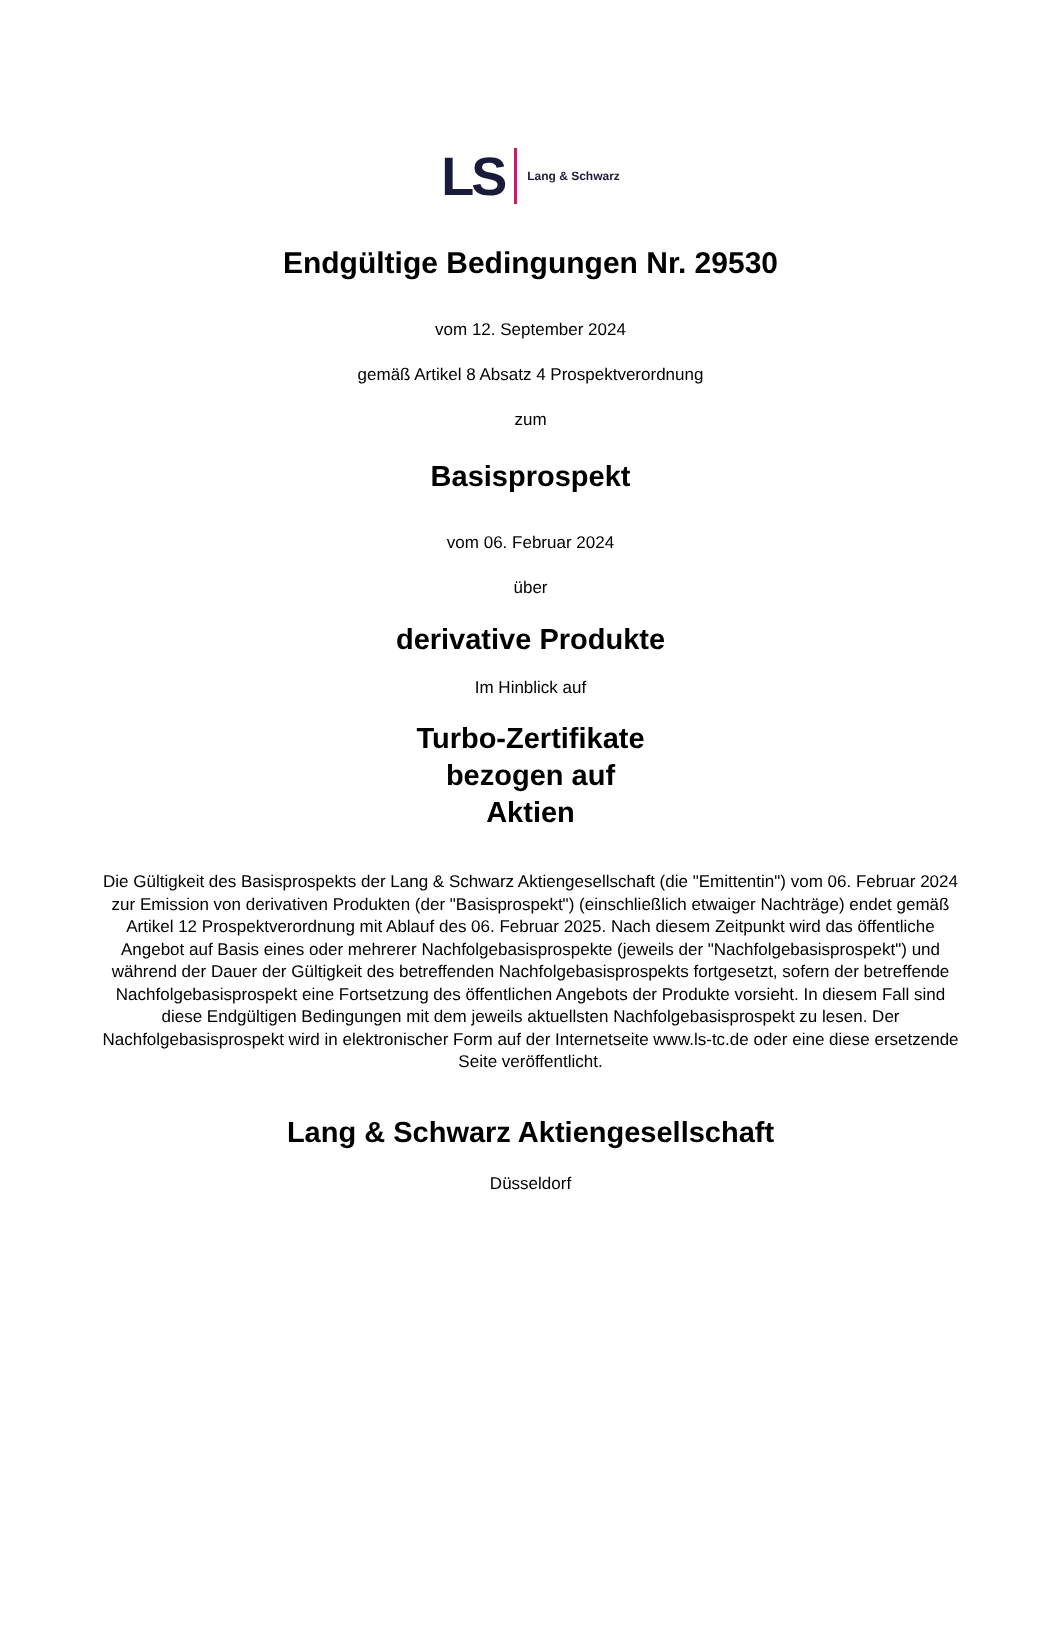LS Lang & Schwarz
Endgültige Bedingungen Nr. 29530
vom 12. September 2024
gemäß Artikel 8 Absatz 4 Prospektverordnung
zum
Basisprospekt
vom 06. Februar 2024
über
derivative Produkte
Im Hinblick auf
Turbo-Zertifikate
bezogen auf
Aktien
Die Gültigkeit des Basisprospekts der Lang & Schwarz Aktiengesellschaft (die "Emittentin") vom 06. Februar 2024 zur Emission von derivativen Produkten (der "Basisprospekt") (einschließlich etwaiger Nachträge) endet gemäß Artikel 12 Prospektverordnung mit Ablauf des 06. Februar 2025. Nach diesem Zeitpunkt wird das öffentliche Angebot auf Basis eines oder mehrerer Nachfolgebasisprospekte (jeweils der "Nachfolgebasisprospekt") und während der Dauer der Gültigkeit des betreffenden Nachfolgebasisprospekts fortgesetzt, sofern der betreffende Nachfolgebasisprospekt eine Fortsetzung des öffentlichen Angebots der Produkte vorsieht. In diesem Fall sind diese Endgültigen Bedingungen mit dem jeweils aktuellsten Nachfolgebasisprospekt zu lesen. Der Nachfolgebasisprospekt wird in elektronischer Form auf der Internetseite www.ls-tc.de oder eine diese ersetzende Seite veröffentlicht.
Lang & Schwarz Aktiengesellschaft
Düsseldorf